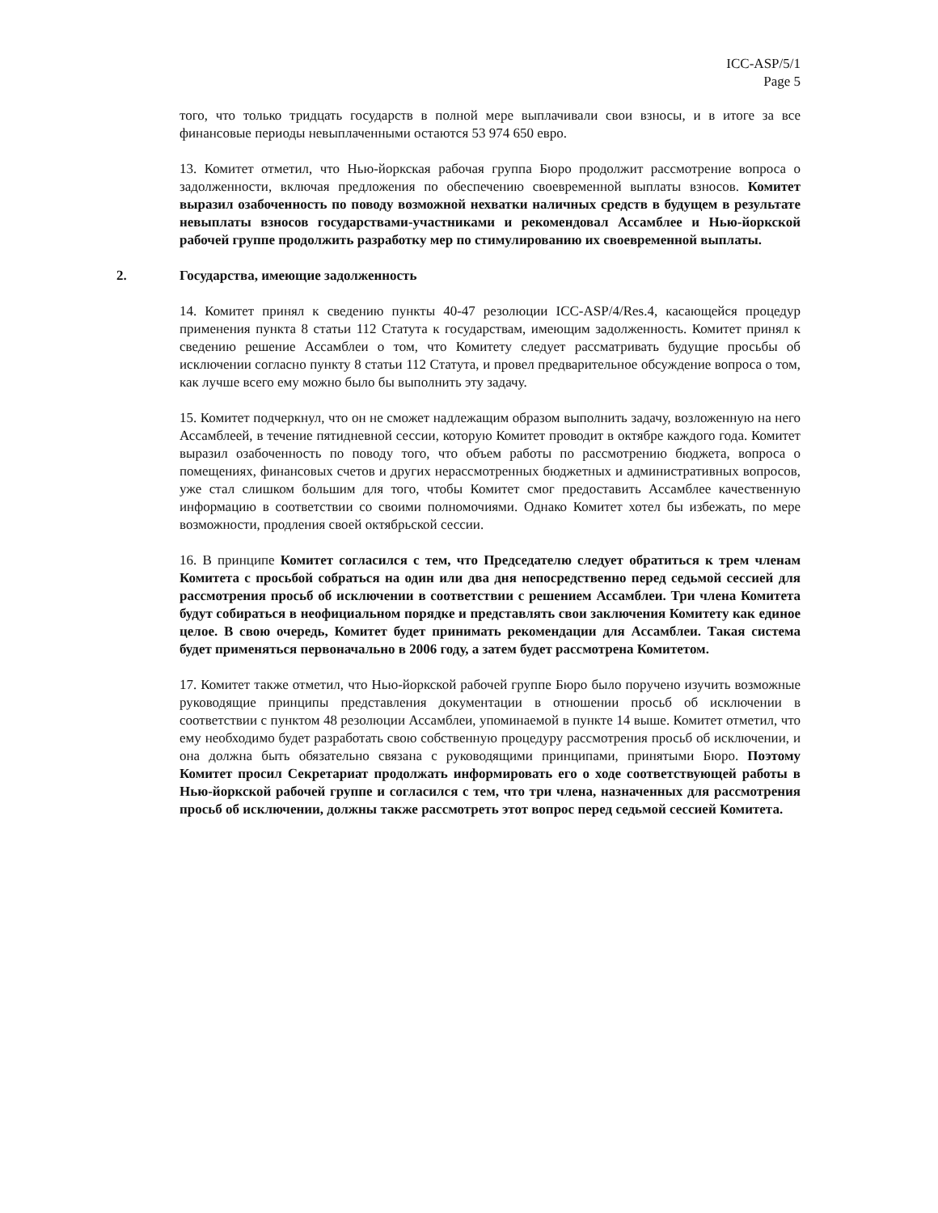ICC-ASP/5/1
Page 5
того, что только тридцать государств в полной мере выплачивали свои взносы, и в итоге за все финансовые периоды невыплаченными остаются 53 974 650 евро.
13. Комитет отметил, что Нью-йоркская рабочая группа Бюро продолжит рассмотрение вопроса о задолженности, включая предложения по обеспечению своевременной выплаты взносов. Комитет выразил озабоченность по поводу возможной нехватки наличных средств в будущем в результате невыплаты взносов государствами-участниками и рекомендовал Ассамблее и Нью-йоркской рабочей группе продолжить разработку мер по стимулированию их своевременной выплаты.
2. Государства, имеющие задолженность
14. Комитет принял к сведению пункты 40-47 резолюции ICC-ASP/4/Res.4, касающейся процедур применения пункта 8 статьи 112 Статута к государствам, имеющим задолженность. Комитет принял к сведению решение Ассамблеи о том, что Комитету следует рассматривать будущие просьбы об исключении согласно пункту 8 статьи 112 Статута, и провел предварительное обсуждение вопроса о том, как лучше всего ему можно было бы выполнить эту задачу.
15. Комитет подчеркнул, что он не сможет надлежащим образом выполнить задачу, возложенную на него Ассамблеей, в течение пятидневной сессии, которую Комитет проводит в октябре каждого года. Комитет выразил озабоченность по поводу того, что объем работы по рассмотрению бюджета, вопроса о помещениях, финансовых счетов и других нерассмотренных бюджетных и административных вопросов, уже стал слишком большим для того, чтобы Комитет смог предоставить Ассамблее качественную информацию в соответствии со своими полномочиями. Однако Комитет хотел бы избежать, по мере возможности, продления своей октябрьской сессии.
16. В принципе Комитет согласился с тем, что Председателю следует обратиться к трем членам Комитета с просьбой собраться на один или два дня непосредственно перед седьмой сессией для рассмотрения просьб об исключении в соответствии с решением Ассамблеи. Три члена Комитета будут собираться в неофициальном порядке и представлять свои заключения Комитету как единое целое. В свою очередь, Комитет будет принимать рекомендации для Ассамблеи. Такая система будет применяться первоначально в 2006 году, а затем будет рассмотрена Комитетом.
17. Комитет также отметил, что Нью-йоркской рабочей группе Бюро было поручено изучить возможные руководящие принципы представления документации в отношении просьб об исключении в соответствии с пунктом 48 резолюции Ассамблеи, упоминаемой в пункте 14 выше. Комитет отметил, что ему необходимо будет разработать свою собственную процедуру рассмотрения просьб об исключении, и она должна быть обязательно связана с руководящими принципами, принятыми Бюро. Поэтому Комитет просил Секретариат продолжать информировать его о ходе соответствующей работы в Нью-йоркской рабочей группе и согласился с тем, что три члена, назначенных для рассмотрения просьб об исключении, должны также рассмотреть этот вопрос перед седьмой сессией Комитета.